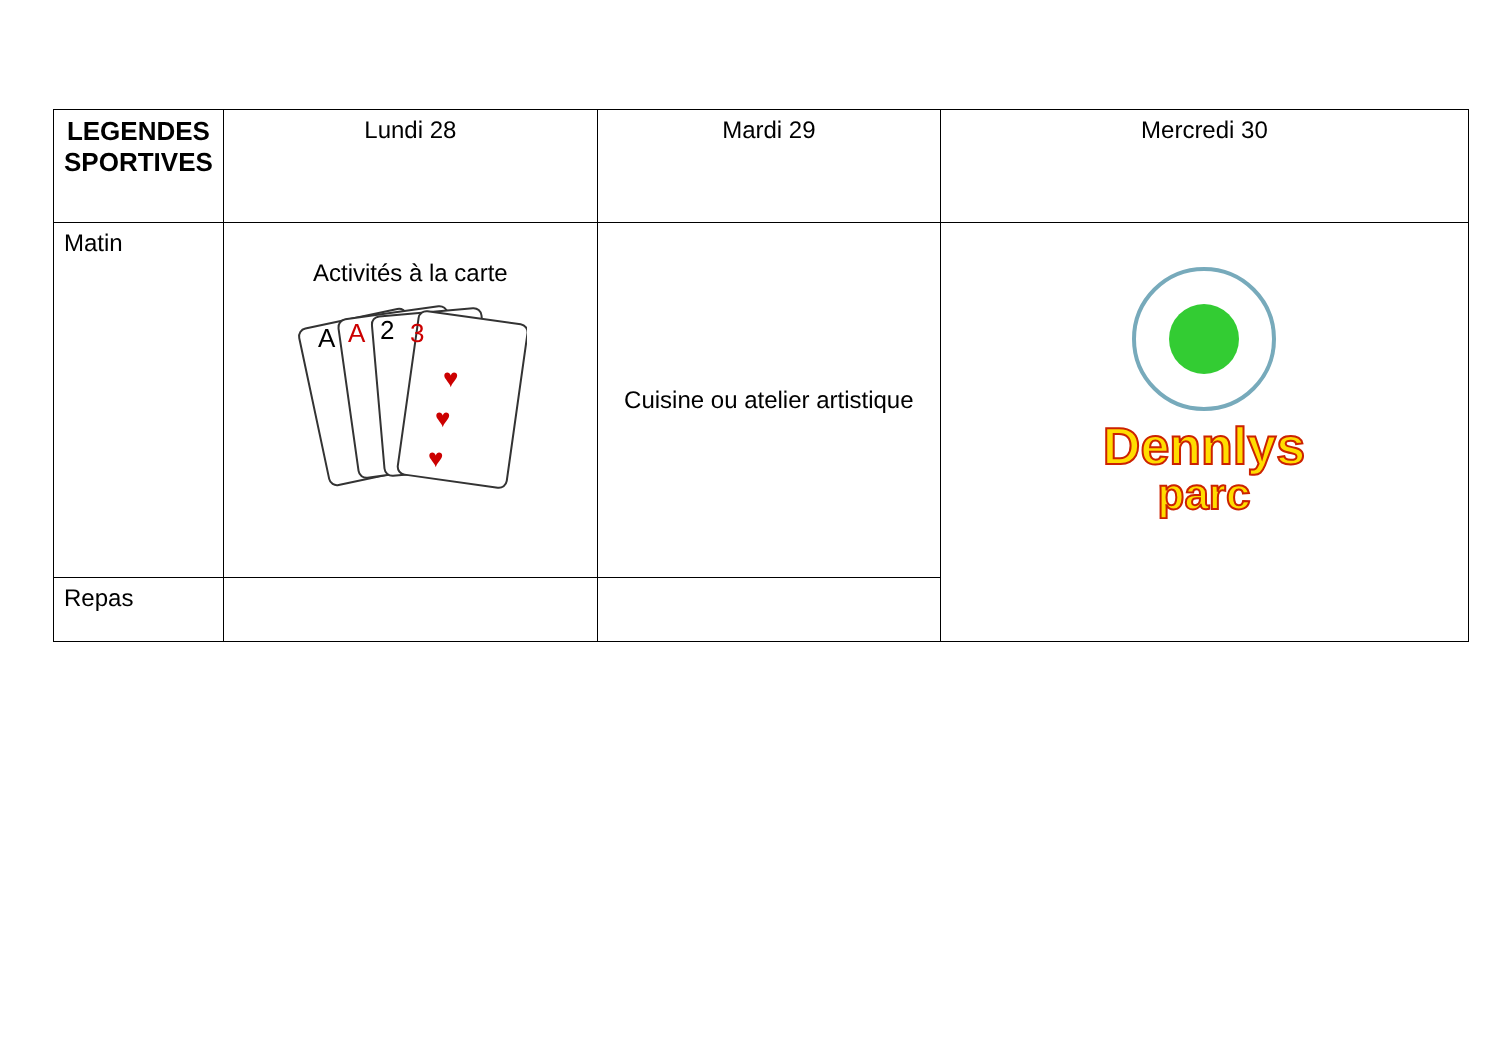| LEGENDES SPORTIVES | Lundi 28 | Mardi 29 | Mercredi 30 |
| --- | --- | --- | --- |
| Matin | Activités à la carte A A 2 3 ♥ ♥ ♥ | Cuisine ou atelier artistique | Dennlys parc |
| Repas | | | |